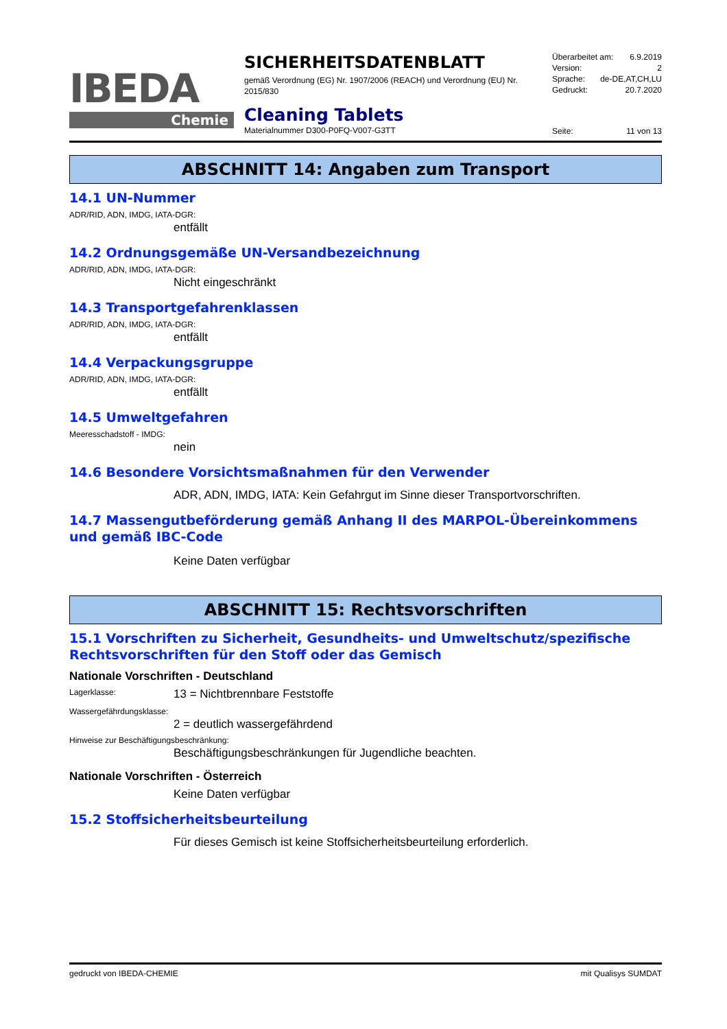IBEDA
Chemie
SICHERHEITSDATENBLATT
gemäß Verordnung (EG) Nr. 1907/2006 (REACH) und Verordnung (EU) Nr. 2015/830
Cleaning Tablets
Materialnummer D300-P0FQ-V007-G3TT
Überarbeitet am: 6.9.2019
Version: 2
Sprache: de-DE,AT,CH,LU
Gedruckt: 20.7.2020
Seite: 11 von 13
ABSCHNITT 14: Angaben zum Transport
14.1 UN-Nummer
ADR/RID, ADN, IMDG, IATA-DGR:
entfällt
14.2 Ordnungsgemäße UN-Versandbezeichnung
ADR/RID, ADN, IMDG, IATA-DGR:
Nicht eingeschränkt
14.3 Transportgefahrenklassen
ADR/RID, ADN, IMDG, IATA-DGR:
entfällt
14.4 Verpackungsgruppe
ADR/RID, ADN, IMDG, IATA-DGR:
entfällt
14.5 Umweltgefahren
Meeresschadstoff - IMDG:
nein
14.6 Besondere Vorsichtsmaßnahmen für den Verwender
ADR, ADN, IMDG, IATA: Kein Gefahrgut im Sinne dieser Transportvorschriften.
14.7 Massengutbeförderung gemäß Anhang II des MARPOL-Übereinkommens und gemäß IBC-Code
Keine Daten verfügbar
ABSCHNITT 15: Rechtsvorschriften
15.1 Vorschriften zu Sicherheit, Gesundheits- und Umweltschutz/spezifische Rechtsvorschriften für den Stoff oder das Gemisch
Nationale Vorschriften - Deutschland
Lagerklasse: 13 = Nichtbrennbare Feststoffe
Wassergefährdungsklasse:
2 = deutlich wassergefährdend
Hinweise zur Beschäftigungsbeschränkung:
Beschäftigungsbeschränkungen für Jugendliche beachten.
Nationale Vorschriften - Österreich
Keine Daten verfügbar
15.2 Stoffsicherheitsbeurteilung
Für dieses Gemisch ist keine Stoffsicherheitsbeurteilung erforderlich.
gedruckt von IBEDA-CHEMIE mit Qualisys SUMDAT